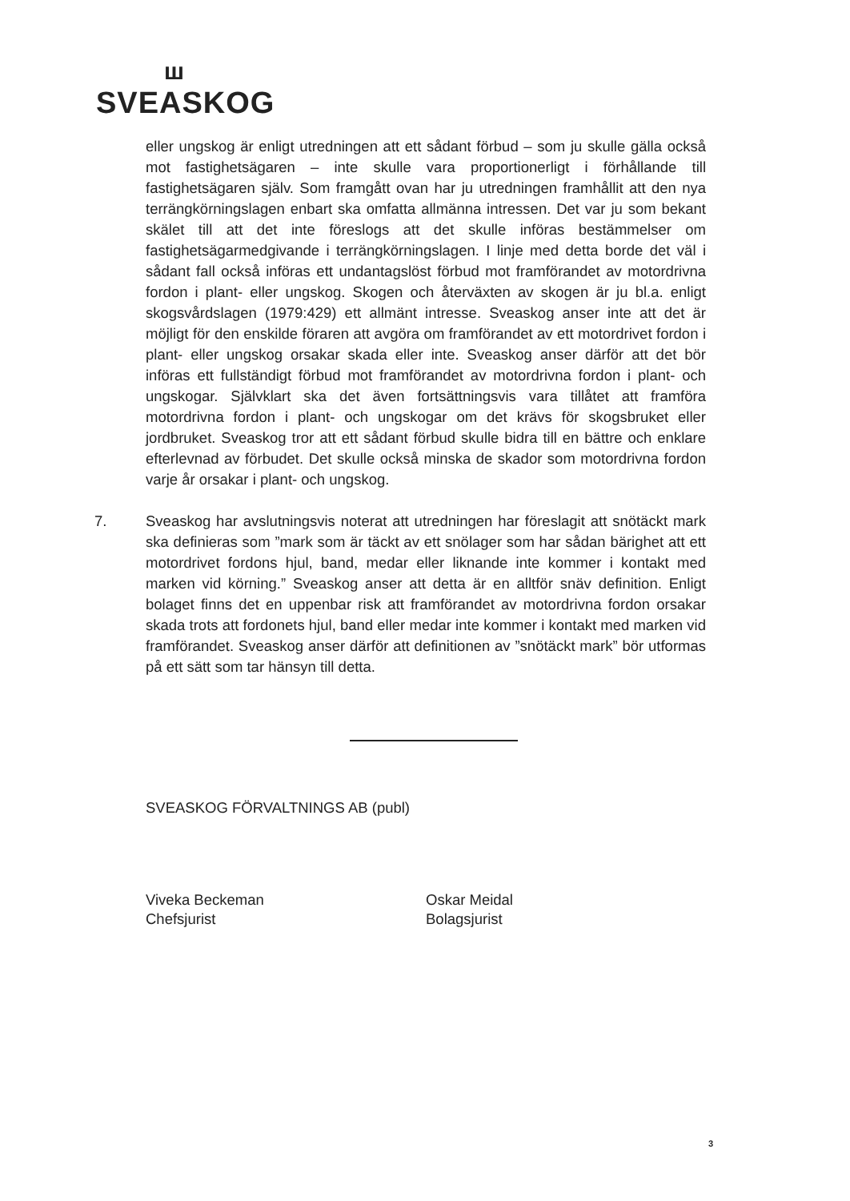ш
SVEASKOG
eller ungskog är enligt utredningen att ett sådant förbud – som ju skulle gälla också mot fastighetsägaren – inte skulle vara proportionerligt i förhållande till fastighetsägaren själv. Som framgått ovan har ju utredningen framhållit att den nya terrängkörningslagen enbart ska omfatta allmänna intressen. Det var ju som bekant skälet till att det inte föreslogs att det skulle införas bestämmelser om fastighetsägarmedgivande i terrängkörningslagen. I linje med detta borde det väl i sådant fall också införas ett undantagslöst förbud mot framförandet av motordrivna fordon i plant- eller ungskog. Skogen och återväxten av skogen är ju bl.a. enligt skogsvårdslagen (1979:429) ett allmänt intresse. Sveaskog anser inte att det är möjligt för den enskilde föraren att avgöra om framförandet av ett motordrivet fordon i plant- eller ungskog orsakar skada eller inte. Sveaskog anser därför att det bör införas ett fullständigt förbud mot framförandet av motordrivna fordon i plant- och ungskogar. Självklart ska det även fortsättningsvis vara tillåtet att framföra motordrivna fordon i plant- och ungskogar om det krävs för skogsbruket eller jordbruket. Sveaskog tror att ett sådant förbud skulle bidra till en bättre och enklare efterlevnad av förbudet. Det skulle också minska de skador som motordrivna fordon varje år orsakar i plant- och ungskog.
7. Sveaskog har avslutningsvis noterat att utredningen har föreslagit att snötäckt mark ska definieras som ”mark som är täckt av ett snölager som har sådan bärighet att ett motordrivet fordons hjul, band, medar eller liknande inte kommer i kontakt med marken vid körning.” Sveaskog anser att detta är en alltför snäv definition. Enligt bolaget finns det en uppenbar risk att framförandet av motordrivna fordon orsakar skada trots att fordonets hjul, band eller medar inte kommer i kontakt med marken vid framförandet. Sveaskog anser därför att definitionen av ”snötäckt mark” bör utformas på ett sätt som tar hänsyn till detta.
SVEASKOG FÖRVALTNINGS AB (publ)
Viveka Beckeman
Chefsjurist
Oskar Meidal
Bolagsjurist
3